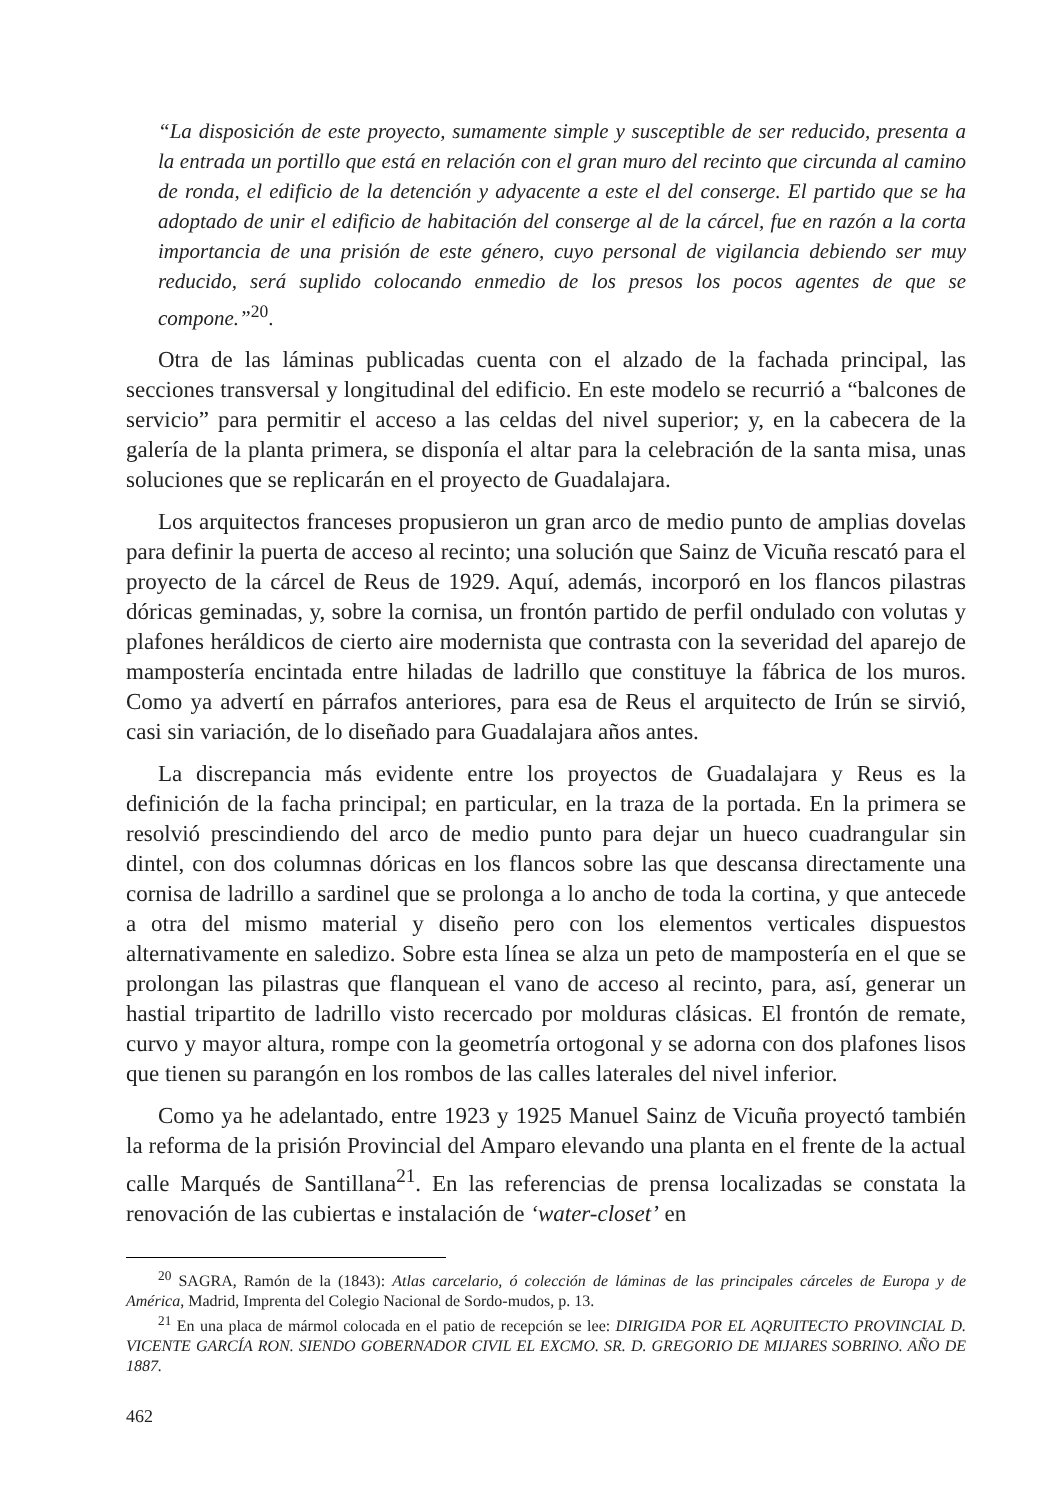“La disposición de este proyecto, sumamente simple y susceptible de ser reducido, presenta a la entrada un portillo que está en relación con el gran muro del recinto que circunda al camino de ronda, el edificio de la detención y adyacente a este el del conserge. El partido que se ha adoptado de unir el edificio de habitación del conserge al de la cárcel, fue en razón a la corta importancia de una prisión de este género, cuyo personal de vigilancia debiendo ser muy reducido, será suplido colocando enmedio de los presos los pocos agentes de que se compone.”<sup>20</sup>.
Otra de las láminas publicadas cuenta con el alzado de la fachada principal, las secciones transversal y longitudinal del edificio. En este modelo se recurrió a “balcones de servicio” para permitir el acceso a las celdas del nivel superior; y, en la cabecera de la galería de la planta primera, se disponía el altar para la celebración de la santa misa, unas soluciones que se replicarán en el proyecto de Guadalajara.
Los arquitectos franceses propusieron un gran arco de medio punto de amplias dovelas para definir la puerta de acceso al recinto; una solución que Sainz de Vicuña rescató para el proyecto de la cárcel de Reus de 1929. Aquí, además, incorporó en los flancos pilastras dóricas geminadas, y, sobre la cornisa, un frontón partido de perfil ondulado con volutas y plafones heráldicos de cierto aire modernista que contrasta con la severidad del aparejo de mampostería encintada entre hiladas de ladrillo que constituye la fábrica de los muros. Como ya advertí en párrafos anteriores, para esa de Reus el arquitecto de Irún se sirvió, casi sin variación, de lo diseñado para Guadalajara años antes.
La discrepancia más evidente entre los proyectos de Guadalajara y Reus es la definición de la facha principal; en particular, en la traza de la portada. En la primera se resolvió prescindiendo del arco de medio punto para dejar un hueco cuadrangular sin dintel, con dos columnas dóricas en los flancos sobre las que descansa directamente una cornisa de ladrillo a sardinel que se prolonga a lo ancho de toda la cortina, y que antecede a otra del mismo material y diseño pero con los elementos verticales dispuestos alternativamente en saledizo. Sobre esta línea se alza un peto de mampostería en el que se prolongan las pilastras que flanquean el vano de acceso al recinto, para, así, generar un hastial tripartito de ladrillo visto recercado por molduras clásicas. El frontón de remate, curvo y mayor altura, rompe con la geometría ortogonal y se adorna con dos plafones lisos que tienen su parangón en los rombos de las calles laterales del nivel inferior.
Como ya he adelantado, entre 1923 y 1925 Manuel Sainz de Vicuña proyectó también la reforma de la prisión Provincial del Amparo elevando una planta en el frente de la actual calle Marqués de Santillana<sup>21</sup>. En las referencias de prensa localizadas se constata la renovación de las cubiertas e instalación de ‘water-closet’ en
<sup>20</sup> SAGRA, Ramón de la (1843): Atlas carcelario, ó colección de láminas de las principales cárceles de Europa y de América, Madrid, Imprenta del Colegio Nacional de Sordo-mudos, p. 13.
<sup>21</sup> En una placa de mármol colocada en el patio de recepción se lee: DIRIGIDA POR EL AQRUITECTO PROVINCIAL D. VICENTE GARCÍA RON. SIENDO GOBERNADOR CIVIL EL EXCMO. SR. D. GREGORIO DE MIJARES SOBRINO. AÑO DE 1887.
462